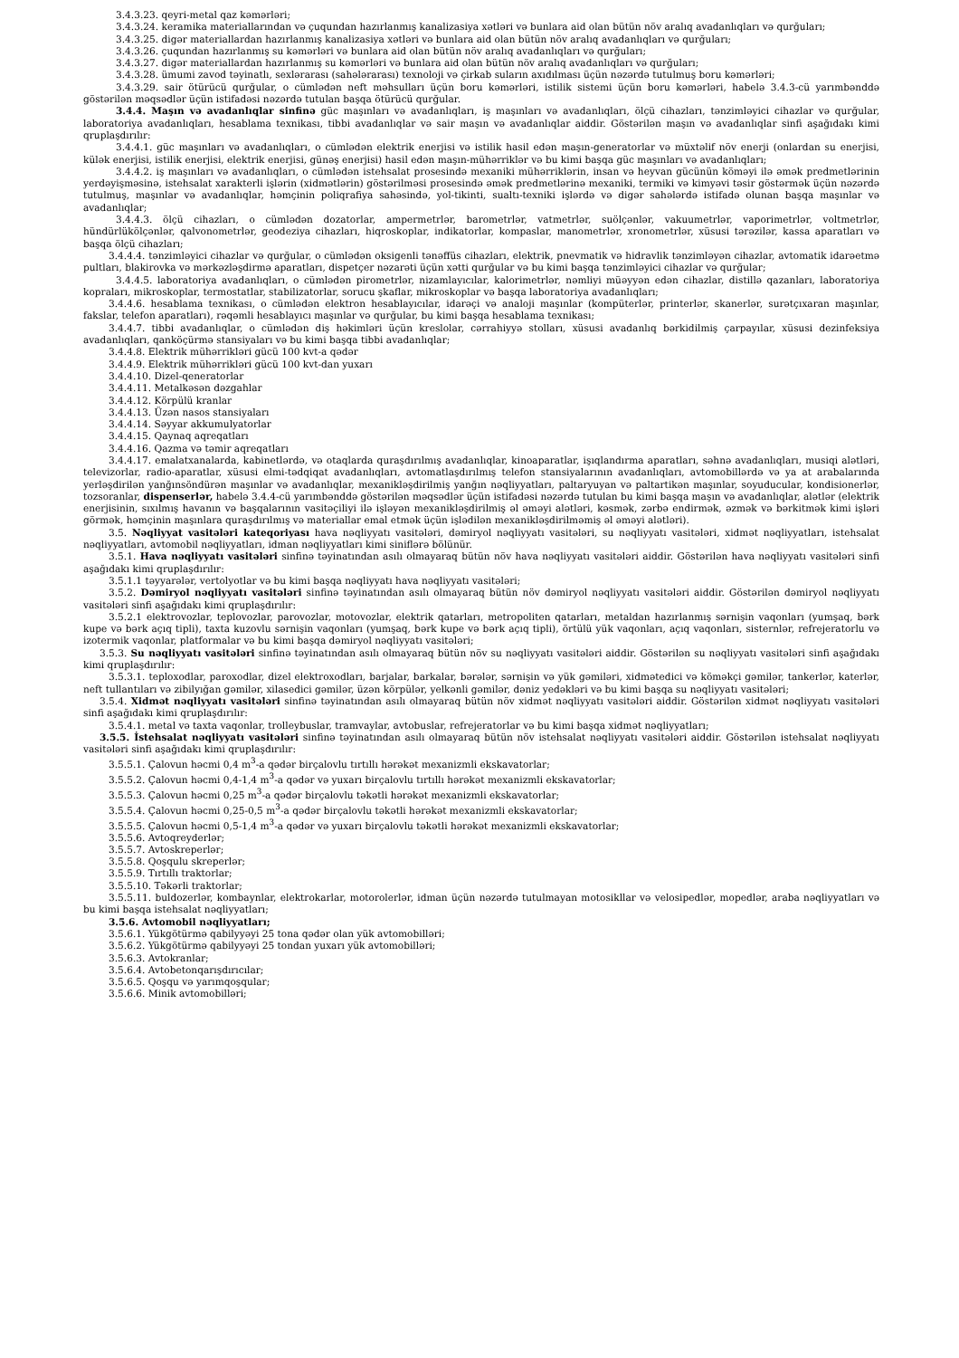3.4.3.23. qeyri-metal qaz kəmərləri;
3.4.3.24. keramika materiallarından və çuqundan hazırlanmış kanalizasiya xətləri və bunlara aid olan bütün növ aralıq avadanlıqları və qurğuları;
3.4.3.25. digər materiallardan hazırlanmış kanalizasiya xətləri və bunlara aid olan bütün növ aralıq avadanlıqları və qurğuları;
3.4.3.26. çuqundan hazırlanmış su kəmərləri və bunlara aid olan bütün növ aralıq avadanlıqları və qurğuları;
3.4.3.27. digər materiallardan hazırlanmış su kəmərləri və bunlara aid olan bütün növ aralıq avadanlıqları və qurğuları;
3.4.3.28. ümumi zavod təyinatlı, sexlərarası (sahələrarası) texnoloji və çirkab suların axıdılması üçün nəzərdə tutulmuş boru kəmərləri;
3.4.3.29. sair ötürücü qurğular, o cümlədən neft məhsulları üçün boru kəmərləri, istilik sistemi üçün boru kəmərləri, habelə 3.4.3-cü yarımbənddə göstərilən məqsədlər üçün istifadəsi nəzərdə tutulan başqa ötürücü qurğular.
3.4.4. Maşın və avadanlıqlar sinfinə güc maşınları və avadanlıqları, iş maşınları və avadanlıqları, ölçü cihazları, tənzimləyici cihazlar və qurğular, laboratoriya avadanlıqları, hesablama texnikası, tibbi avadanlıqlar və sair maşın və avadanlıqlar aiddir. Göstərilən maşın və avadanlıqlar sinfi aşağıdakı kimi qruplaşdırılır:
3.4.4.1. güc maşınları və avadanlıqları, o cümlədən elektrik enerjisi və istilik hasil edən maşın-generatorlar və müxtəlif növ enerji (onlardan su enerjisi, külək enerjisi, istilik enerjisi, elektrik enerjisi, günəş enerjisi) hasil edən maşın-mühərriklər və bu kimi başqa güc maşınları və avadanlıqları;
3.4.4.2. iş maşınları və avadanlıqları, o cümlədən istehsalat prosesində mexaniki mühərriklərin, insan və heyvan gücünün köməyi ilə əmək predmetlərinin yerdəyişməsinə, istehsalat xarakterli işlərin (xidmətlərin) göstərilməsi prosesində əmək predmetlərinə mexaniki, termiki və kimyəvi təsir göstərmək üçün nəzərdə tutulmuş, maşınlar və avadanlıqlar, həmçinin poliqrafiya sahəsində, yol-tikinti, sualtı-texniki işlərdə və digər sahələrdə istifadə olunan başqa maşınlar və avadanlıqlar;
3.4.4.3. ölçü cihazları, o cümlədən dozatorlar, ampermetrlər, barometrlər, vatmetrlər, suölçənlər, vakuumetrlər, vaporimetrlər, voltmetrlər, hündürlükölçənlər, qalvonometrlər, geodeziya cihazları, hiqroskoplar, indikatorlar, kompaslar, manometrlər, xronometrlər, xüsusi tərəzilər, kassa aparatları və başqa ölçü cihazları;
3.4.4.4. tənzimləyici cihazlar və qurğular, o cümlədən oksigenli tənəffüs cihazları, elektrik, pnevmatik və hidravlik tənzimləyən cihazlar, avtomatik idarəetmə pultları, blakirovka və mərkəzləşdirmə aparatları, dispetçer nəzarəti üçün xətti qurğular və bu kimi başqa tənzimləyici cihazlar və qurğular;
3.4.4.5. laboratoriya avadanlıqları, o cümlədən pirometrlər, nizamlayıcılar, kalorimetrlər, nəmliyi müəyyən edən cihazlar, distillə qazanları, laboratoriya kopraları, mikroskoplar, termostatlar, stabilizatorlar, sorucu şkaflar, mikroskoplar və başqa laboratoriya avadanlıqları;
3.4.4.6. hesablama texnikası, o cümlədən elektron hesablayıcılar, idarəçi və analoji maşınlar (kompüterlər, printerlər, skanerlər, surətçıxaran maşınlar, fakslar, telefon aparatları), rəqəmli hesablayıcı maşınlar və qurğular, bu kimi başqa hesablama texnikası;
3.4.4.7. tibbi avadanlıqlar, o cümlədən diş həkimləri üçün kreslolar, cərrahiyyə stolları, xüsusi avadanlıq bərkidilmiş çarpayılar, xüsusi dezinfeksiya avadanlıqları, qanköçürmə stansiyaları və bu kimi başqa tibbi avadanlıqlar;
3.4.4.8. Elektrik mühərrikləri gücü 100 kvt-a qədər
3.4.4.9. Elektrik mühərrikləri gücü 100 kvt-dan yuxarı
3.4.4.10. Dizel-qeneratorlar
3.4.4.11. Metalkəsən dəzgahlar
3.4.4.12. Körpülü kranlar
3.4.4.13. Üzən nasos stansiyaları
3.4.4.14. Səyyar akkumulyatorlar
3.4.4.15. Qaynaq aqreqatları
3.4.4.16. Qazma və təmir aqreqatları
3.4.4.17. emalatxanalarda, kabinetlərdə, və otaqlarda quraşdırılmış avadanlıqlar, kinoaparatlar, işıqlandırma aparatları, səhnə avadanlıqları, musiqi alətləri, televizorlar, radio-aparatlar, xüsusi elmi-tədqiqat avadanlıqları, avtomatlaşdırılmış telefon stansiyalarının avadanlıqları, avtomobillərdə və ya at arabalarında yerləşdirilən yanğınsöndürən maşınlar və avadanlıqlar, mexanikləşdirilmiş yanğın nəqliyyatları, paltaryuyan və paltartikən maşınlar, soyuducular, kondisionerlər, tozsoranlar, dispenserlər, habelə 3.4.4-cü yarımbənddə göstərilən məqsədlər üçün istifadəsi nəzərdə tutulan bu kimi başqa maşın və avadanlıqlar, alətlər (elektrik enerjisinin, sıxılmış havanın və başqalarının vasitəçiliyi ilə işləyən mexanikləşdirilmiş əl əməyi alətləri, kəsmək, zərbə endirmək, əzmək və bərkitmək kimi işləri görmək, həmçinin maşınlara quraşdırılmış və materiallar emal etmək üçün işlədilən mexanikləşdirilməmiş əl əməyi alətləri).
3.5. Nəqliyyat vasitələri kateqoriyası hava nəqliyyatı vasitələri, dəmiryol nəqliyyatı vasitələri, su nəqliyyatı vasitələri, xidmət nəqliyyatları, istehsalat nəqliyyatları, avtomobil nəqliyyatları, idman nəqliyyatları kimi siniflərə bölünür.
3.5.1. Hava nəqliyyatı vasitələri sinfinə təyinatından asılı olmayaraq bütün növ hava nəqliyyatı vasitələri aiddir. Göstərilən hava nəqliyyatı vasitələri sinfi aşağıdakı kimi qruplaşdırılır:
3.5.1.1 təyyarələr, vertolyotlar və bu kimi başqa nəqliyyatı hava nəqliyyatı vasitələri;
3.5.2. Dəmiryol nəqliyyatı vasitələri sinfinə təyinatından asılı olmayaraq bütün növ dəmiryol nəqliyyatı vasitələri aiddir. Göstərilən dəmiryol nəqliyyatı vasitələri sinfi aşağıdakı kimi qruplaşdırılır:
3.5.2.1 elektrovozlar, teplovozlar, parovozlar, motovozlar, elektrik qatarları, metropoliten qatarları, metaldan hazırlanmış sərnişin vaqonları (yumşaq, bərk kupe və bərk açıq tipli), taxta kuzovlu sərnişin vaqonları (yumşaq, bərk kupe və bərk açıq tipli), örtülü yük vaqonları, açıq vaqonları, sisternlər, refrejeratorlu və izotermik vaqonlar, platformalar və bu kimi başqa dəmiryol nəqliyyatı vasitələri;
3.5.3. Su nəqliyyatı vasitələri sinfinə təyinatından asılı olmayaraq bütün növ su nəqliyyatı vasitələri aiddir. Göstərilən su nəqliyyatı vasitələri sinfi aşağıdakı kimi qruplaşdırılır:
3.5.3.1. teploxodlar, paroxodlar, dizel elektroxodları, barjalar, barkalar, bərələr, sərnişin və yük gəmiləri, xidmətedici və köməkçi gəmilər, tankerlər, katerlər, neft tullantıları və zibilyığan gəmilər, xilasedici gəmilər, üzən körpülər, yelkənli gəmilər, dəniz yedəkləri və bu kimi başqa su nəqliyyatı vasitələri;
3.5.4. Xidmət nəqliyyatı vasitələri sinfinə təyinatından asılı olmayaraq bütün növ xidmət nəqliyyatı vasitələri aiddir. Göstərilən xidmət nəqliyyatı vasitələri sinfi aşağıdakı kimi qruplaşdırılır:
3.5.4.1. metal və taxta vaqonlar, trolleybuslar, tramvaylar, avtobuslar, refrejeratorlar və bu kimi başqa xidmət nəqliyyatları;
3.5.5. İstehsalat nəqliyyatı vasitələri sinfinə təyinatından asılı olmayaraq bütün növ istehsalat nəqliyyatı vasitələri aiddir. Göstərilən istehsalat nəqliyyatı vasitələri sinfi aşağıdakı kimi qruplaşdırılır:
3.5.5.1. Çalovun həcmi 0,4 m<sup>3</sup>-a qədər birçalovlu tırtıllı hərəkət mexanizmli ekskavatorlar;
3.5.5.2. Çalovun həcmi 0,4-1,4 m<sup>3</sup>-a qədər və yuxarı birçalovlu tırtıllı hərəkət mexanizmli ekskavatorlar;
3.5.5.3. Çalovun həcmi 0,25 m<sup>3</sup>-a qədər birçalovlu təkətli hərəkət mexanizmli ekskavatorlar;
3.5.5.4. Çalovun həcmi 0,25-0,5 m<sup>3</sup>-a qədər birçalovlu təkətli hərəkət mexanizmli ekskavatorlar;
3.5.5.5. Çalovun həcmi 0,5-1,4 m<sup>3</sup>-a qədər və yuxarı birçalovlu təkətli hərəkət mexanizmli ekskavatorlar;
3.5.5.6. Avtoqreyderlər;
3.5.5.7. Avtoskreperlər;
3.5.5.8. Qoşqulu skreperlər;
3.5.5.9. Tırtıllı traktorlar;
3.5.5.10. Təkərli traktorlar;
3.5.5.11. buldozerlər, kombaynlar, elektrokarlar, motorolerlər, idman üçün nəzərdə tutulmayan motosikllar və velosipedlər, mopedlər, araba nəqliyyatları və bu kimi başqa istehsalat nəqliyyatları;
3.5.6. Avtomobil nəqliyyatları;
3.5.6.1. Yükgötürmə qabilyyəyi 25 tona qədər olan yük avtomobilləri;
3.5.6.2. Yükgötürmə qabilyyəyi 25 tondan yuxarı yük avtomobilləri;
3.5.6.3. Avtokranlar;
3.5.6.4. Avtobetonqarışdırıcılar;
3.5.6.5. Qoşqu və yarımqoşqular;
3.5.6.6. Minik avtomobilləri;